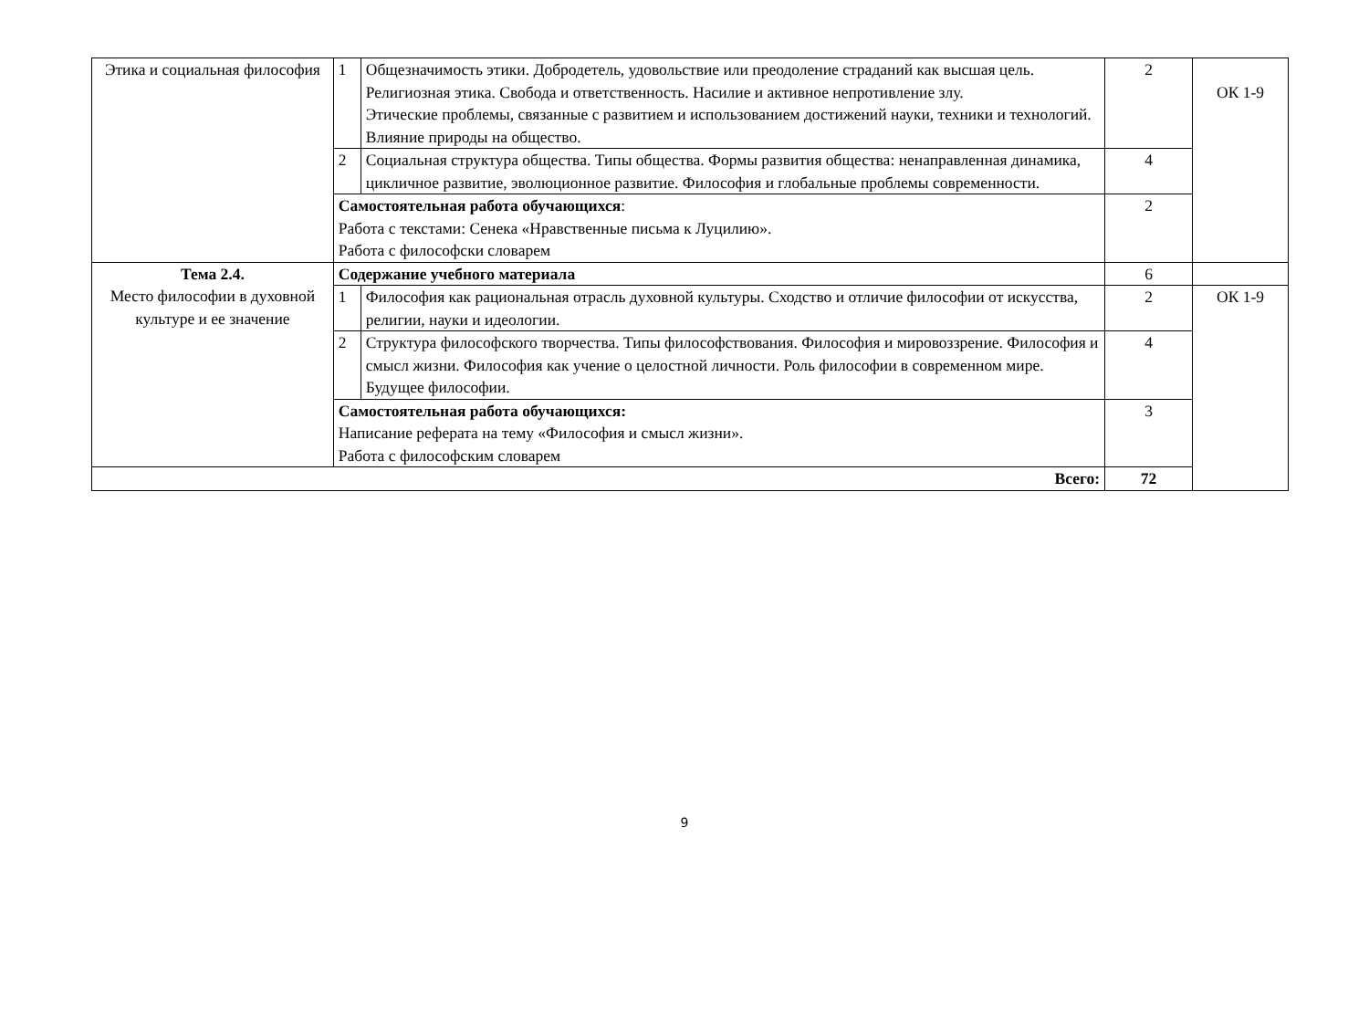| Этика и социальная философия | 1 | Общезначимость этики. Добродетель, удовольствие или преодоление страданий как высшая цель. Религиозная этика. Свобода и ответственность. Насилие и активное непротивление злу. Этические проблемы, связанные с развитием и использованием достижений науки, техники и технологий. Влияние природы на общество. | 2 | ОК 1-9 |
| | 2 | Социальная структура общества. Типы общества. Формы развития общества: ненаправленная динамика, цикличное развитие, эволюционное развитие. Философия и глобальные проблемы современности. | 4 | |
| | Самостоятельная работа обучающихся : Работа с текстами: Сенека «Нравственные письма к Луцилию». Работа с философски словарем | | 2 | |
| Тема 2.4. Место философии в духовной культуре и ее значение | Содержание учебного материала | | 6 | |
| | 1 | Философия как рациональная отрасль духовной культуры. Сходство и отличие философии от искусства, религии, науки и идеологии. | 2 | ОК 1-9 |
| | 2 | Структура философского творчества. Типы философствования. Философия и мировоззрение. Философия и смысл жизни. Философия как учение о целостной личности. Роль философии в современном мире. Будущее философии. | 4 | |
| | Самостоятельная работа обучающихся: Написание реферата на тему «Философия и смысл жизни». Работа с философским словарем | | 3 | |
| Всего: | | | 72 | |
9